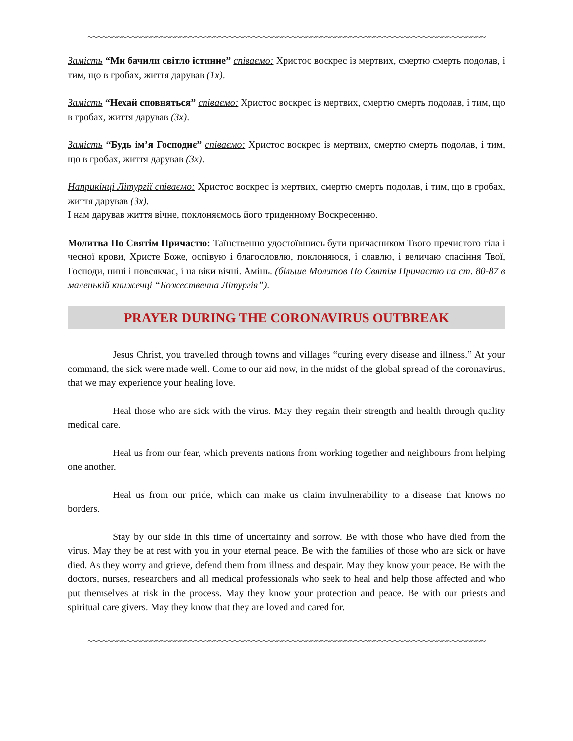~~~~~~~~~~~~~~~~~~~~~~~~~~~~~~~~~~~~~~~~~~~~~~~~~~~~~~~~~~~~~~~~~~~~~~~~~~~~~~~~~~
Замість “Ми бачили світло істинне” співаємо: Христос воскрес із мертвих, смертю смерть подолав, і тим, що в гробах, життя дарував (1x).
Замість “Нехай сповняться” співаємо: Христос воскрес із мертвих, смертю смерть подолав, і тим, що в гробах, життя дарував (3x).
Замість “Будь ім’я Господнє” співаємо: Христос воскрес із мертвих, смертю смерть подолав, і тим, що в гробах, життя дарував (3x).
Наприкінці Літургії співаємо: Христос воскрес із мертвих, смертю смерть подолав, і тим, що в гробах, життя дарував (3x).
І нам дарував життя вічне, поклоняємось його триденному Воскресенню.
Молитва По Святім Причастю: Таїнственно удостоївшись бути причасником Твого пречистого тіла і чесної крови, Христе Боже, оспівую і благословлю, поклоняюся, і славлю, і величаю спасіння Твої, Господи, нині і повсякчас, і на віки вічні. Амінь. (більше Молитов По Святім Причастю на ст. 80-87 в маленькій книжечці “Божественна Літургія”).
PRAYER DURING THE CORONAVIRUS OUTBREAK
Jesus Christ, you travelled through towns and villages “curing every disease and illness.” At your command, the sick were made well. Come to our aid now, in the midst of the global spread of the coronavirus, that we may experience your healing love.
Heal those who are sick with the virus. May they regain their strength and health through quality medical care.
Heal us from our fear, which prevents nations from working together and neighbours from helping one another.
Heal us from our pride, which can make us claim invulnerability to a disease that knows no borders.
Stay by our side in this time of uncertainty and sorrow. Be with those who have died from the virus. May they be at rest with you in your eternal peace. Be with the families of those who are sick or have died. As they worry and grieve, defend them from illness and despair. May they know your peace. Be with the doctors, nurses, researchers and all medical professionals who seek to heal and help those affected and who put themselves at risk in the process. May they know your protection and peace. Be with our priests and spiritual care givers. May they know that they are loved and cared for.
~~~~~~~~~~~~~~~~~~~~~~~~~~~~~~~~~~~~~~~~~~~~~~~~~~~~~~~~~~~~~~~~~~~~~~~~~~~~~~~~~~